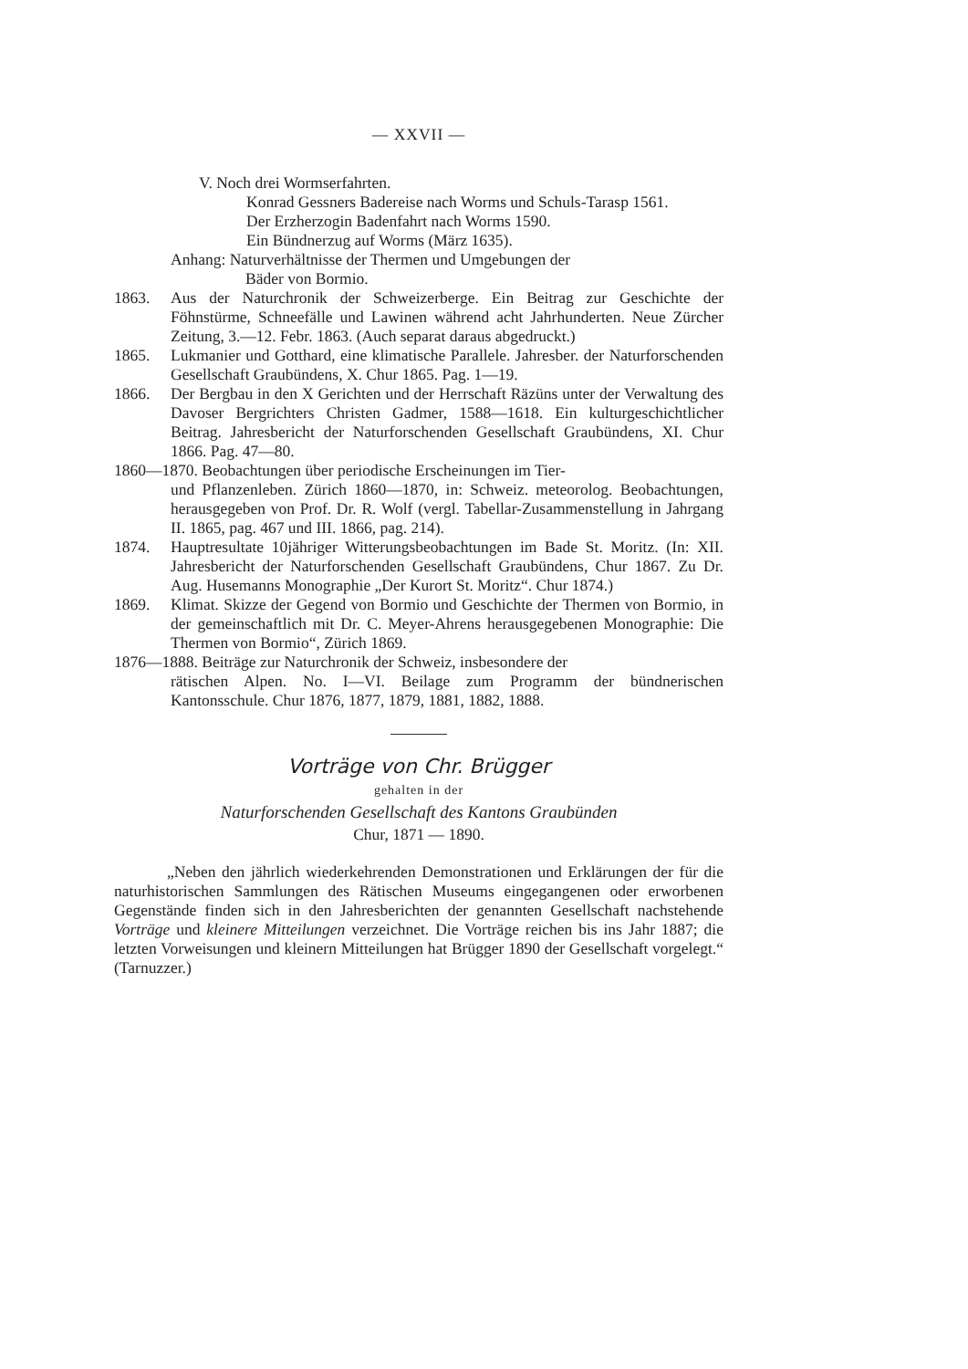— XXVII —
V. Noch drei Wormserfahrten.
Konrad Gessners Badereise nach Worms und Schuls-Tarasp 1561.
Der Erzherzogin Badenfahrt nach Worms 1590.
Ein Bündnerzug auf Worms (März 1635).
Anhang: Naturverhältnisse der Thermen und Umgebungen der
Bäder von Bormio.
1863. Aus der Naturchronik der Schweizerberge. Ein Beitrag zur Geschichte der Föhnstürme, Schneefälle und Lawinen während acht Jahrhunderten. Neue Zürcher Zeitung, 3.—12. Febr. 1863. (Auch separat daraus abgedruckt.)
1865. Lukmanier und Gotthard, eine klimatische Parallele. Jahresber. der Naturforschenden Gesellschaft Graubündens, X. Chur 1865. Pag. 1—19.
1866. Der Bergbau in den X Gerichten und der Herrschaft Räzüns unter der Verwaltung des Davoser Bergrichters Christen Gadmer, 1588—1618. Ein kulturgeschichtlicher Beitrag. Jahresbericht der Naturforschenden Gesellschaft Graubündens, XI. Chur 1866. Pag. 47—80.
1860—1870. Beobachtungen über periodische Erscheinungen im Tier-
und Pflanzenleben. Zürich 1860—1870, in: Schweiz. meteorolog. Beobachtungen, herausgegeben von Prof. Dr. R. Wolf (vergl. Tabellar-Zusammenstellung in Jahrgang II. 1865, pag. 467 und III. 1866, pag. 214).
1874. Hauptresultate 10jähriger Witterungsbeobachtungen im Bade St. Moritz. (In: XII. Jahresbericht der Naturforschenden Gesellschaft Graubündens, Chur 1867. Zu Dr. Aug. Husemanns Monographie „Der Kurort St. Moritz“. Chur 1874.)
1869. Klimat. Skizze der Gegend von Bormio und Geschichte der Thermen von Bormio, in der gemeinschaftlich mit Dr. C. Meyer-Ahrens herausgegebenen Monographie: Die Thermen von Bormio“, Zürich 1869.
1876—1888. Beiträge zur Naturchronik der Schweiz, insbesondere der
rätischen Alpen. No. I—VI. Beilage zum Programm der bündnerischen Kantonsschule. Chur 1876, 1877, 1879, 1881, 1882, 1888.
Vorträge von Chr. Brügger
gehalten in der
Naturforschenden Gesellschaft des Kantons Graubünden
Chur, 1871 — 1890.
„Neben den jährlich wiederkehrenden Demonstrationen und Erklärungen der für die naturhistorischen Sammlungen des Rätischen Museums eingegangenen oder erworbenen Gegenstände finden sich in den Jahresberichten der genannten Gesellschaft nachstehende Vorträge und kleinere Mitteilungen verzeichnet. Die Vorträge reichen bis ins Jahr 1887; die letzten Vorweisungen und kleinern Mitteilungen hat Brügger 1890 der Gesellschaft vorgelegt.“ (Tarnuzzer.)